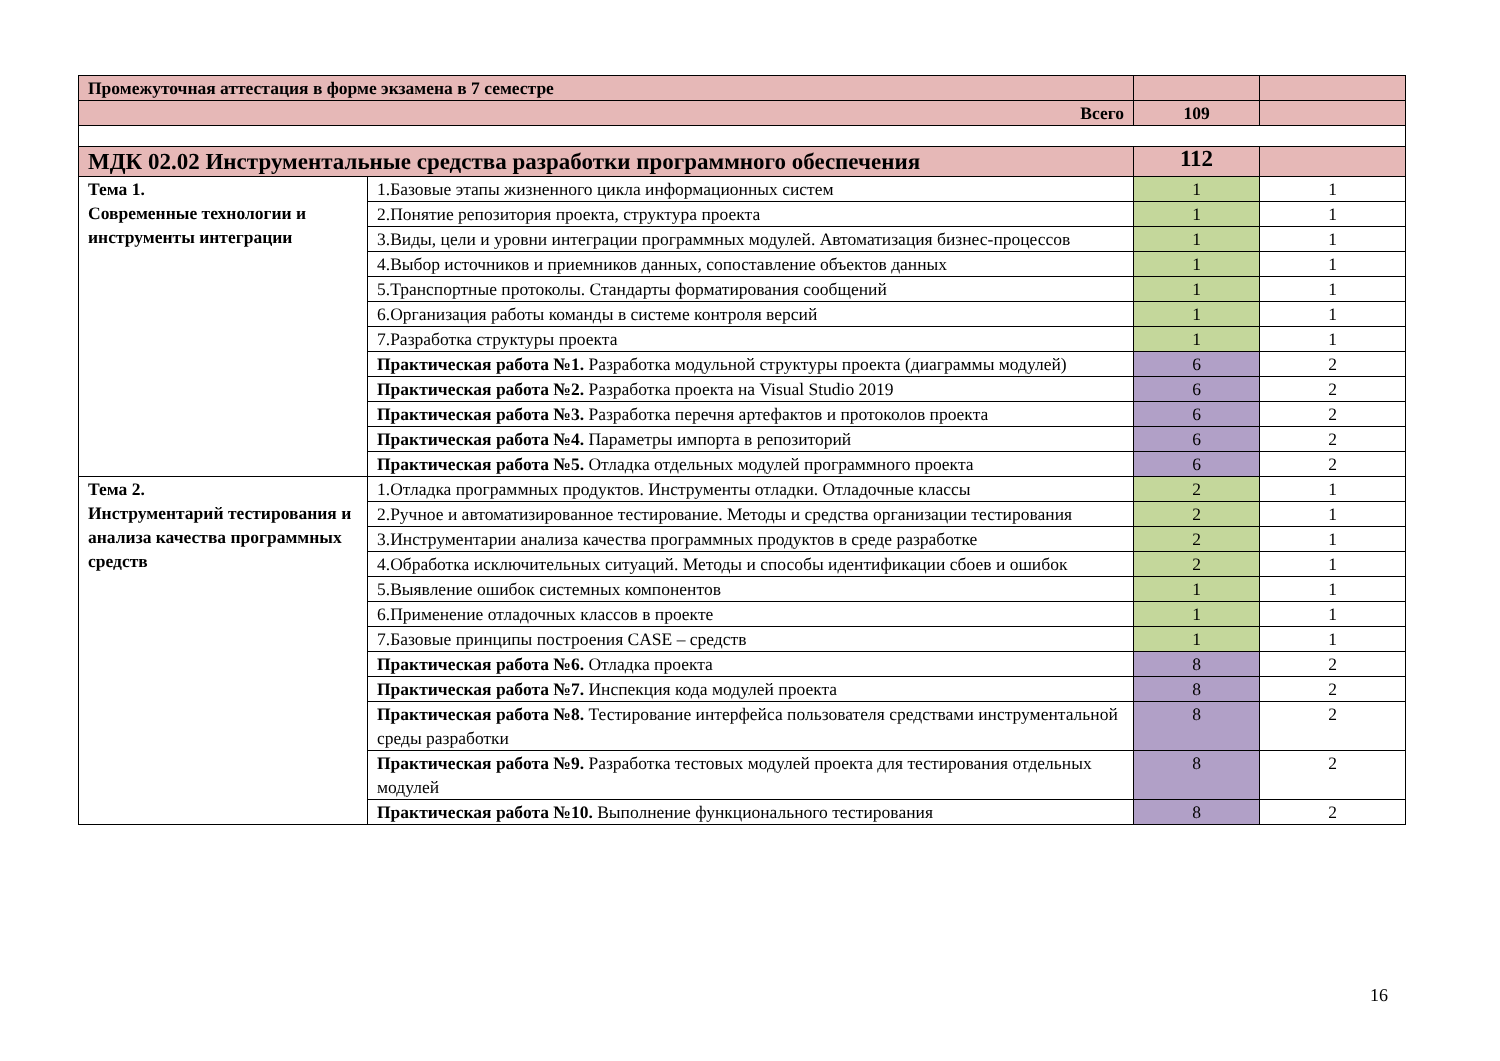| Промежуточная аттестация в форме экзамена в 7 семестре | | | |
| Всего | | 109 | |
| МДК 02.02 Инструментальные средства разработки программного обеспечения | | 112 | |
| Тема 1. Современные технологии и инструменты интеграции | 1.Базовые этапы жизненного цикла информационных систем | 1 | 1 |
| | 2.Понятие репозитория проекта, структура проекта | 1 | 1 |
| | 3.Виды, цели и уровни интеграции программных модулей. Автоматизация бизнес-процессов | 1 | 1 |
| | 4.Выбор источников и приемников данных, сопоставление объектов данных | 1 | 1 |
| | 5.Транспортные протоколы. Стандарты форматирования сообщений | 1 | 1 |
| | 6.Организация работы команды в системе контроля версий | 1 | 1 |
| | 7.Разработка структуры проекта | 1 | 1 |
| | Практическая работа №1. Разработка модульной структуры проекта (диаграммы модулей) | 6 | 2 |
| | Практическая работа №2. Разработка проекта на Visual Studio 2019 | 6 | 2 |
| | Практическая работа №3. Разработка перечня артефактов и протоколов проекта | 6 | 2 |
| | Практическая работа №4. Параметры импорта в репозиторий | 6 | 2 |
| | Практическая работа №5. Отладка отдельных модулей программного проекта | 6 | 2 |
| Тема 2. Инструментарий тестирования и анализа качества программных средств | 1.Отладка программных продуктов. Инструменты отладки. Отладочные классы | 2 | 1 |
| | 2.Ручное и автоматизированное тестирование. Методы и средства организации тестирования | 2 | 1 |
| | 3.Инструментарии анализа качества программных продуктов в среде разработке | 2 | 1 |
| | 4.Обработка исключительных ситуаций. Методы и способы идентификации сбоев и ошибок | 2 | 1 |
| | 5.Выявление ошибок системных компонентов | 1 | 1 |
| | 6.Применение отладочных классов в проекте | 1 | 1 |
| | 7.Базовые принципы построения CASE – средств | 1 | 1 |
| | Практическая работа №6. Отладка проекта | 8 | 2 |
| | Практическая работа №7. Инспекция кода модулей проекта | 8 | 2 |
| | Практическая работа №8. Тестирование интерфейса пользователя средствами инструментальной среды разработки | 8 | 2 |
| | Практическая работа №9. Разработка тестовых модулей проекта для тестирования отдельных модулей | 8 | 2 |
| | Практическая работа №10. Выполнение функционального тестирования | 8 | 2 |
16